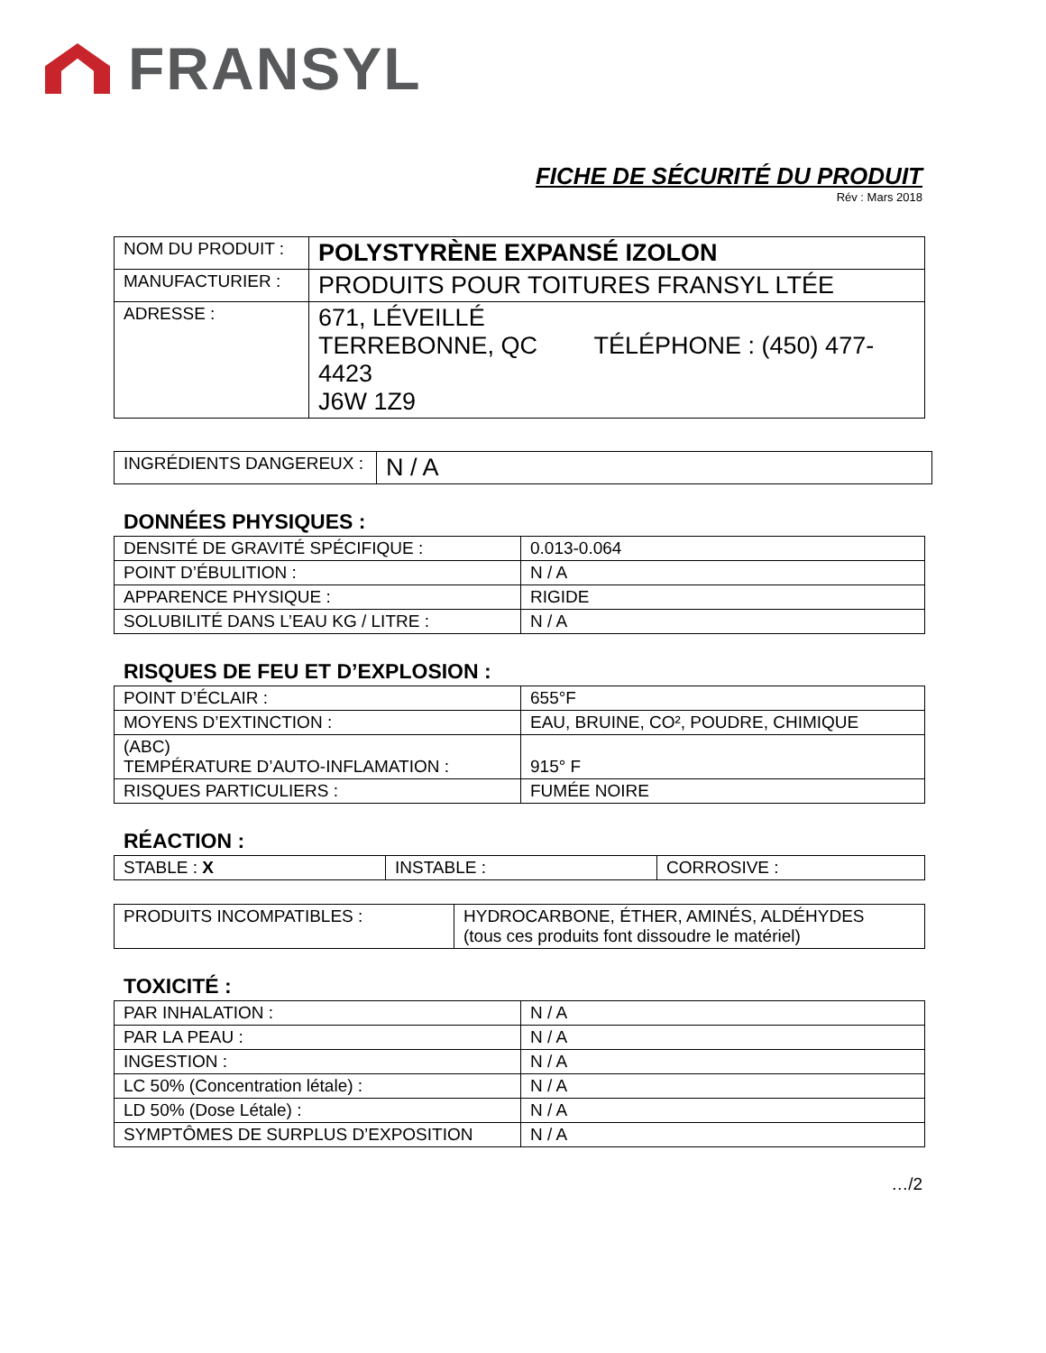FRANSYL
FICHE DE SÉCURITÉ DU PRODUIT
Rév : Mars 2018
| NOM DU PRODUIT : | POLYSTYRÈNE EXPANSÉ IZOLON |
| MANUFACTURIER : | PRODUITS POUR TOITURES FRANSYL LTÉE |
| ADRESSE : | 671, LÉVEILLÉ TERREBONNE, QC TÉLÉPHONE : (450) 477-4423 J6W 1Z9 |
| INGRÉDIENTS DANGEREUX : | N / A |
DONNÉES PHYSIQUES :
| DENSITÉ DE GRAVITÉ SPÉCIFIQUE : | 0.013-0.064 |
| POINT D’ÉBULITION : | N / A |
| APPARENCE PHYSIQUE : | RIGIDE |
| SOLUBILITÉ DANS L’EAU KG / LITRE : | N / A |
RISQUES DE FEU ET D’EXPLOSION :
| POINT D’ÉCLAIR : | 655°F |
| MOYENS D’EXTINCTION : | EAU, BRUINE, CO², POUDRE, CHIMIQUE |
| (ABC) TEMPÉRATURE D’AUTO-INFLAMATION : | 915° F |
| RISQUES PARTICULIERS : | FUMÉE NOIRE |
RÉACTION :
| STABLE : X | INSTABLE : | CORROSIVE : |
| PRODUITS INCOMPATIBLES : | HYDROCARBONE, ÉTHER, AMINÉS, ALDÉHYDES (tous ces produits font dissoudre le matériel) |
TOXICITÉ :
| PAR INHALATION : | N / A |
| PAR LA PEAU : | N / A |
| INGESTION : | N / A |
| LC 50% (Concentration létale) : | N / A |
| LD 50% (Dose Létale) : | N / A |
| SYMPTÔMES DE SURPLUS D’EXPOSITION | N / A |
…/2